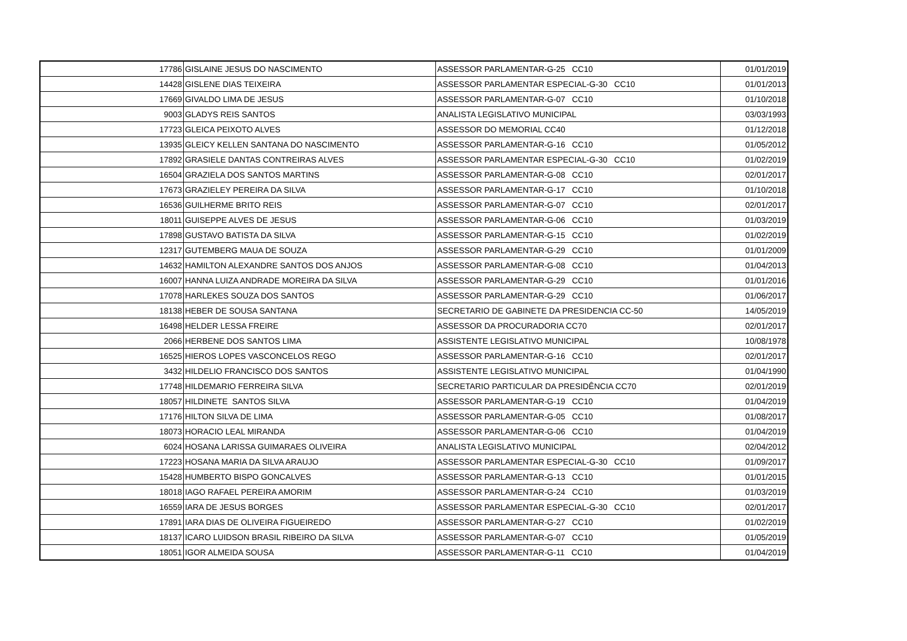| 17786 | GISLAINE JESUS DO NASCIMENTO | ASSESSOR PARLAMENTAR-G-25 CC10 | 01/01/2019 |
| 14428 | GISLENE DIAS TEIXEIRA | ASSESSOR PARLAMENTAR ESPECIAL-G-30 CC10 | 01/01/2013 |
| 17669 | GIVALDO LIMA DE JESUS | ASSESSOR PARLAMENTAR-G-07 CC10 | 01/10/2018 |
| 9003 | GLADYS REIS SANTOS | ANALISTA LEGISLATIVO MUNICIPAL | 03/03/1993 |
| 17723 | GLEICA PEIXOTO ALVES | ASSESSOR DO MEMORIAL CC40 | 01/12/2018 |
| 13935 | GLEICY KELLEN SANTANA DO NASCIMENTO | ASSESSOR PARLAMENTAR-G-16 CC10 | 01/05/2012 |
| 17892 | GRASIELE DANTAS CONTREIRAS ALVES | ASSESSOR PARLAMENTAR ESPECIAL-G-30 CC10 | 01/02/2019 |
| 16504 | GRAZIELA DOS SANTOS MARTINS | ASSESSOR PARLAMENTAR-G-08 CC10 | 02/01/2017 |
| 17673 | GRAZIELEY PEREIRA DA SILVA | ASSESSOR PARLAMENTAR-G-17 CC10 | 01/10/2018 |
| 16536 | GUILHERME BRITO REIS | ASSESSOR PARLAMENTAR-G-07 CC10 | 02/01/2017 |
| 18011 | GUISEPPE ALVES DE JESUS | ASSESSOR PARLAMENTAR-G-06 CC10 | 01/03/2019 |
| 17898 | GUSTAVO BATISTA DA SILVA | ASSESSOR PARLAMENTAR-G-15 CC10 | 01/02/2019 |
| 12317 | GUTEMBERG MAUA DE SOUZA | ASSESSOR PARLAMENTAR-G-29 CC10 | 01/01/2009 |
| 14632 | HAMILTON ALEXANDRE SANTOS DOS ANJOS | ASSESSOR PARLAMENTAR-G-08 CC10 | 01/04/2013 |
| 16007 | HANNA LUIZA ANDRADE MOREIRA DA SILVA | ASSESSOR PARLAMENTAR-G-29 CC10 | 01/01/2016 |
| 17078 | HARLEKES SOUZA DOS SANTOS | ASSESSOR PARLAMENTAR-G-29 CC10 | 01/06/2017 |
| 18138 | HEBER DE SOUSA SANTANA | SECRETARIO DE GABINETE DA PRESIDENCIA CC-50 | 14/05/2019 |
| 16498 | HELDER LESSA FREIRE | ASSESSOR DA PROCURADORIA CC70 | 02/01/2017 |
| 2066 | HERBENE DOS SANTOS LIMA | ASSISTENTE LEGISLATIVO MUNICIPAL | 10/08/1978 |
| 16525 | HIEROS LOPES VASCONCELOS REGO | ASSESSOR PARLAMENTAR-G-16 CC10 | 02/01/2017 |
| 3432 | HILDELIO FRANCISCO DOS SANTOS | ASSISTENTE LEGISLATIVO MUNICIPAL | 01/04/1990 |
| 17748 | HILDEMARIO FERREIRA SILVA | SECRETARIO PARTICULAR DA PRESIDÊNCIA CC70 | 02/01/2019 |
| 18057 | HILDINETE SANTOS SILVA | ASSESSOR PARLAMENTAR-G-19 CC10 | 01/04/2019 |
| 17176 | HILTON SILVA DE LIMA | ASSESSOR PARLAMENTAR-G-05 CC10 | 01/08/2017 |
| 18073 | HORACIO LEAL MIRANDA | ASSESSOR PARLAMENTAR-G-06 CC10 | 01/04/2019 |
| 6024 | HOSANA LARISSA GUIMARAES OLIVEIRA | ANALISTA LEGISLATIVO MUNICIPAL | 02/04/2012 |
| 17223 | HOSANA MARIA DA SILVA ARAUJO | ASSESSOR PARLAMENTAR ESPECIAL-G-30 CC10 | 01/09/2017 |
| 15428 | HUMBERTO BISPO GONCALVES | ASSESSOR PARLAMENTAR-G-13 CC10 | 01/01/2015 |
| 18018 | IAGO RAFAEL PEREIRA AMORIM | ASSESSOR PARLAMENTAR-G-24 CC10 | 01/03/2019 |
| 16559 | IARA DE JESUS BORGES | ASSESSOR PARLAMENTAR ESPECIAL-G-30 CC10 | 02/01/2017 |
| 17891 | IARA DIAS DE OLIVEIRA FIGUEIREDO | ASSESSOR PARLAMENTAR-G-27 CC10 | 01/02/2019 |
| 18137 | ICARO LUIDSON BRASIL RIBEIRO DA SILVA | ASSESSOR PARLAMENTAR-G-07 CC10 | 01/05/2019 |
| 18051 | IGOR ALMEIDA SOUSA | ASSESSOR PARLAMENTAR-G-11 CC10 | 01/04/2019 |